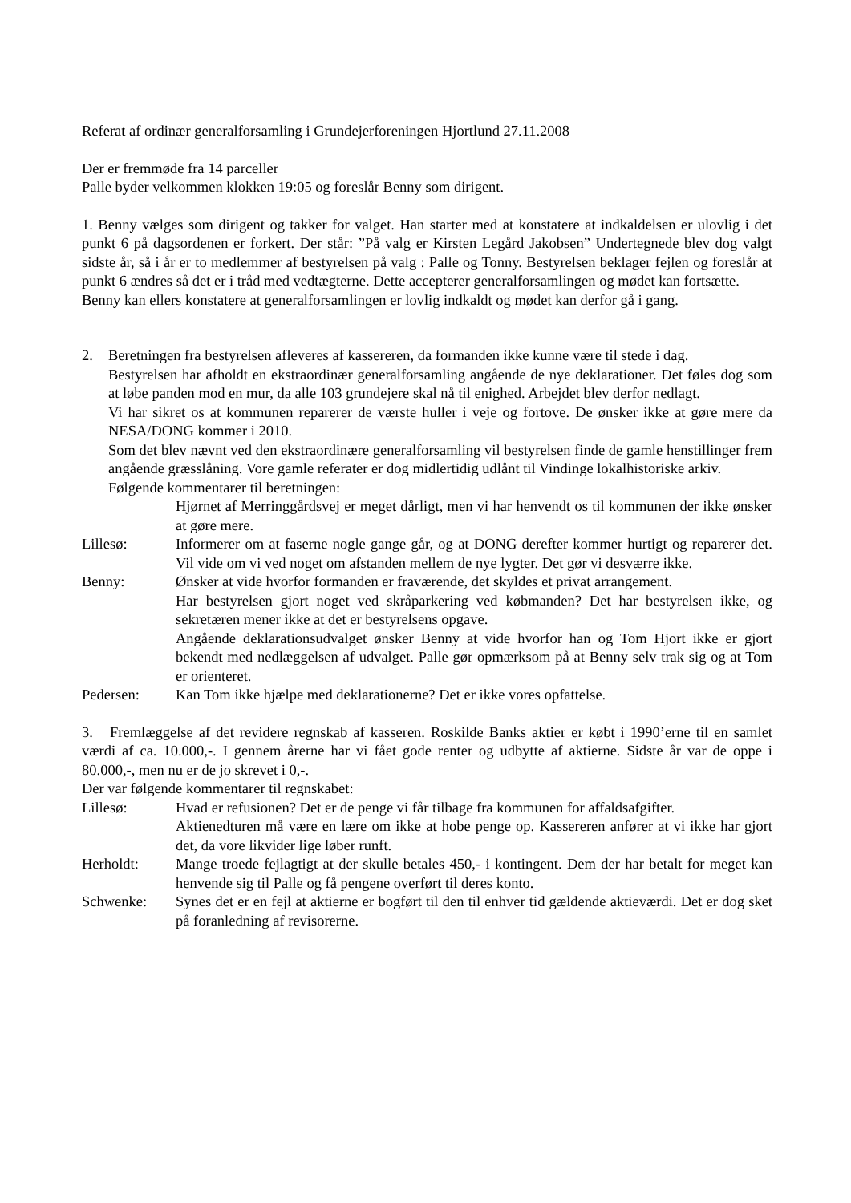Referat af ordinær generalforsamling i Grundejerforeningen Hjortlund 27.11.2008
Der er fremmøde fra 14 parceller
Palle byder velkommen klokken 19:05 og foreslår Benny som dirigent.
1. Benny vælges som dirigent og takker for valget. Han starter med at konstatere at indkaldelsen er ulovlig i det punkt 6 på dagsordenen er forkert. Der står: ”På valg er Kirsten Legård Jakobsen” Undertegnede blev dog valgt sidste år, så i år er to medlemmer af bestyrelsen på valg : Palle og Tonny. Bestyrelsen beklager fejlen og foreslår at punkt 6 ændres så det er i tråd med vedtægterne. Dette accepterer generalforsamlingen og mødet kan fortsætte.
Benny kan ellers konstatere at generalforsamlingen er lovlig indkaldt og mødet kan derfor gå i gang.
2. Beretningen fra bestyrelsen afleveres af kassereren, da formanden ikke kunne være til stede i dag.
Bestyrelsen har afholdt en ekstraordinær generalforsamling angående de nye deklarationer. Det føles dog som at løbe panden mod en mur, da alle 103 grundejere skal nå til enighed. Arbejdet blev derfor nedlagt.
Vi har sikret os at kommunen reparerer de værste huller i veje og fortove. De ønsker ikke at gøre mere da NESA/DONG kommer i 2010.
Som det blev nævnt ved den ekstraordinære generalforsamling vil bestyrelsen finde de gamle henstillinger frem angående græsslåning. Vore gamle referater er dog midlertidig udlånt til Vindinge lokalhistoriske arkiv.
Følgende kommentarer til beretningen:
Hjørnet af Merringgårdsvej er meget dårligt, men vi har henvendt os til kommunen der ikke ønsker at gøre mere.
Lillesø: Informerer om at faserne nogle gange går, og at DONG derefter kommer hurtigt og reparerer det. Vil vide om vi ved noget om afstanden mellem de nye lygter. Det gør vi desværre ikke.
Benny: Ønsker at vide hvorfor formanden er fraværende, det skyldes et privat arrangement.
Har bestyrelsen gjort noget ved skråparkering ved købmanden? Det har bestyrelsen ikke, og sekretæren mener ikke at det er bestyrelsens opgave.
Angående deklarationsudvalget ønsker Benny at vide hvorfor han og Tom Hjort ikke er gjort bekendt med nedlæggelsen af udvalget. Palle gør opmærksom på at Benny selv trak sig og at Tom er orienteret.
Pedersen: Kan Tom ikke hjælpe med deklarationerne? Det er ikke vores opfattelse.
3. Fremlæggelse af det revidere regnskab af kasseren. Roskilde Banks aktier er købt i 1990’erne til en samlet værdi af ca. 10.000,-. I gennem årerne har vi fået gode renter og udbytte af aktierne. Sidste år var de oppe i 80.000,-, men nu er de jo skrevet i 0,-.
Der var følgende kommentarer til regnskabet:
Lillesø: Hvad er refusionen? Det er de penge vi får tilbage fra kommunen for affaldsafgifter.
Aktienedturen må være en lære om ikke at hobe penge op. Kassereren anfører at vi ikke har gjort det, da vore likvider lige løber runft.
Herholdt: Mange troede fejlagtigt at der skulle betales 450,- i kontingent. Dem der har betalt for meget kan henvende sig til Palle og få pengene overført til deres konto.
Schwenke: Synes det er en fejl at aktierne er bogført til den til enhver tid gældende aktieværdi. Det er dog sket på foranledning af revisorerne.